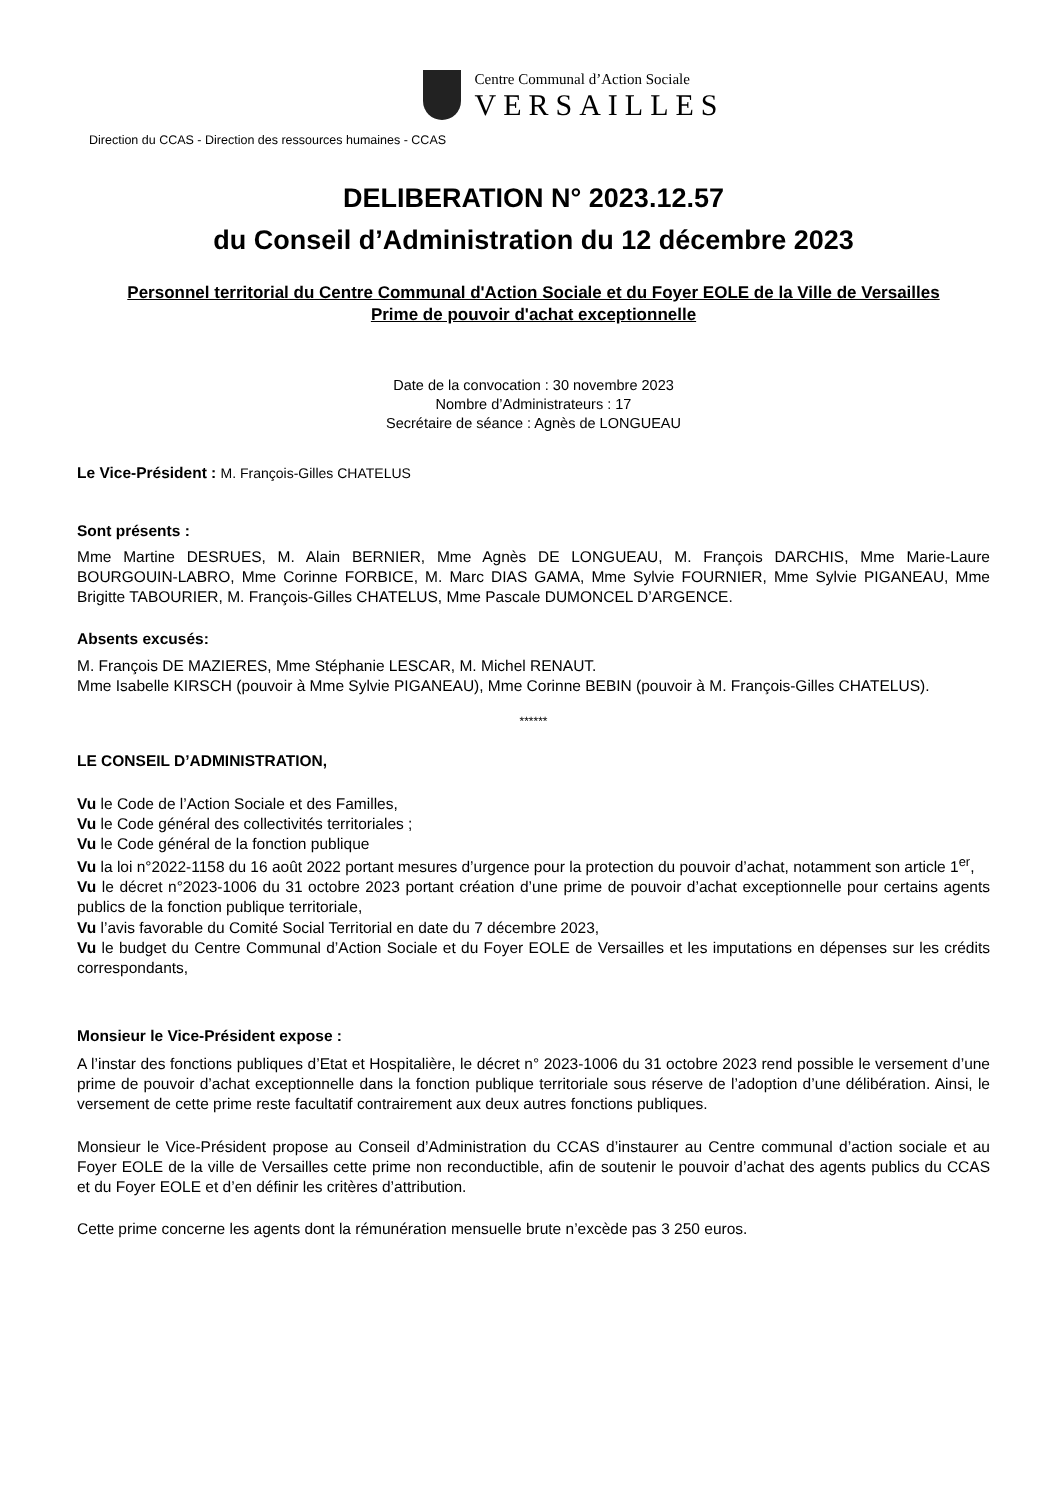Centre Communal d’Action Sociale
VERSAILLES
Direction du CCAS - Direction des ressources humaines - CCAS
DELIBERATION N° 2023.12.57
du Conseil d’Administration du 12 décembre 2023
Personnel territorial du Centre Communal d'Action Sociale et du Foyer EOLE de la Ville de Versailles
Prime de pouvoir d'achat exceptionnelle
Date de la convocation : 30 novembre 2023
Nombre d’Administrateurs : 17
Secrétaire de séance : Agnès de LONGUEAU
Le Vice-Président : M. François-Gilles CHATELUS
Sont présents :
Mme Martine DESRUES, M. Alain BERNIER, Mme Agnès DE LONGUEAU, M. François DARCHIS, Mme Marie-Laure BOURGOUIN-LABRO, Mme Corinne FORBICE, M. Marc DIAS GAMA, Mme Sylvie FOURNIER, Mme Sylvie PIGANEAU, Mme Brigitte TABOURIER, M. François-Gilles CHATELUS, Mme Pascale DUMONCEL D’ARGENCE.
Absents excusés:
M. François DE MAZIERES, Mme Stéphanie LESCAR, M. Michel RENAUT.
Mme Isabelle KIRSCH (pouvoir à Mme Sylvie PIGANEAU), Mme Corinne BEBIN (pouvoir à M. François-Gilles CHATELUS).
******
LE CONSEIL D’ADMINISTRATION,
Vu le Code de l’Action Sociale et des Familles,
Vu le Code général des collectivités territoriales ;
Vu le Code général de la fonction publique
Vu la loi n°2022-1158 du 16 août 2022 portant mesures d’urgence pour la protection du pouvoir d’achat, notamment son article 1<sup>er</sup>,
Vu le décret n°2023-1006 du 31 octobre 2023 portant création d’une prime de pouvoir d’achat exceptionnelle pour certains agents publics de la fonction publique territoriale,
Vu l’avis favorable du Comité Social Territorial en date du 7 décembre 2023,
Vu le budget du Centre Communal d’Action Sociale et du Foyer EOLE de Versailles et les imputations en dépenses sur les crédits correspondants,
Monsieur le Vice-Président expose :
A l’instar des fonctions publiques d’Etat et Hospitalière, le décret n° 2023-1006 du 31 octobre 2023 rend possible le versement d’une prime de pouvoir d’achat exceptionnelle dans la fonction publique territoriale sous réserve de l’adoption d’une délibération. Ainsi, le versement de cette prime reste facultatif contrairement aux deux autres fonctions publiques.
Monsieur le Vice-Président propose au Conseil d’Administration du CCAS d’instaurer au Centre communal d’action sociale et au Foyer EOLE de la ville de Versailles cette prime non reconductible, afin de soutenir le pouvoir d’achat des agents publics du CCAS et du Foyer EOLE et d’en définir les critères d’attribution.
Cette prime concerne les agents dont la rémunération mensuelle brute n’excède pas 3 250 euros.